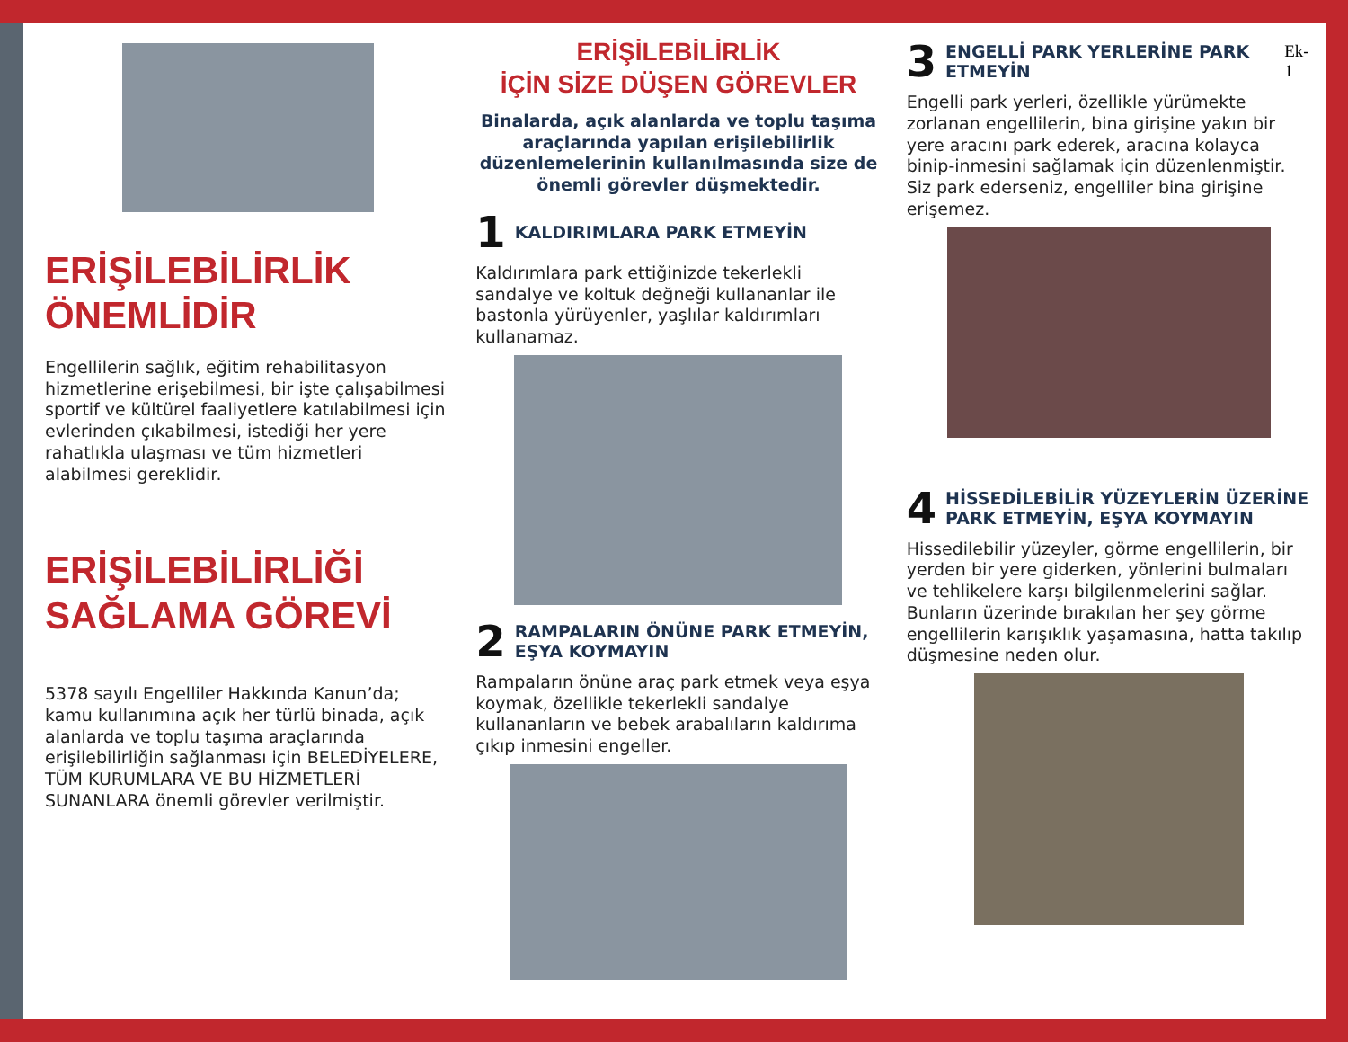ERİŞİLEBİLİRLİK
ÖNEMLİDİR
Engellilerin sağlık, eğitim rehabilitasyon hizmetlerine erişebilmesi, bir işte çalışabilmesi sportif ve kültürel faaliyetlere katılabilmesi için evlerinden çıkabilmesi, istediği her yere rahatlıkla ulaşması ve tüm hizmetleri alabilmesi gereklidir.
ERİŞİLEBİLİRLİĞİ
SAĞLAMA GÖREVİ
5378 sayılı Engelliler Hakkında Kanun’da; kamu kullanımına açık her türlü binada, açık alanlarda ve toplu taşıma araçlarında erişilebilirliğin sağlanması için BELEDİYELERE, TÜM KURUMLARA VE BU HİZMETLERİ SUNANLARA önemli görevler verilmiştir.
ERİŞİLEBİLİRLİK
İÇİN SİZE DÜŞEN GÖREVLER
Binalarda, açık alanlarda ve toplu taşıma araçlarında yapılan erişilebilirlik düzenlemelerinin kullanılmasında size de önemli görevler düşmektedir.
1 KALDIRIMLARA PARK ETMEYİN
Kaldırımlara park ettiğinizde tekerlekli sandalye ve koltuk değneği kullananlar ile bastonla yürüyenler, yaşlılar kaldırımları kullanamaz.
2 RAMPALARIN ÖNÜNE PARK ETMEYİN, EŞYA KOYMAYIN
Rampaların önüne araç park etmek veya eşya koymak, özellikle tekerlekli sandalye kullananların ve bebek arabalıların kaldırıma çıkıp inmesini engeller.
3 ENGELLİ PARK YERLERİNE PARK ETMEYİN Ek-1
Engelli park yerleri, özellikle yürümekte zorlanan engellilerin, bina girişine yakın bir yere aracını park ederek, aracına kolayca binip-inmesini sağlamak için düzenlenmiştir. Siz park ederseniz, engelliler bina girişine erişemez.
4 HİSSEDİLEBİLİR YÜZEYLERİN ÜZERİNE PARK ETMEYİN, EŞYA KOYMAYIN
Hissedilebilir yüzeyler, görme engellilerin, bir yerden bir yere giderken, yönlerini bulmaları ve tehlikelere karşı bilgilenmelerini sağlar. Bunların üzerinde bırakılan her şey görme engellilerin karışıklık yaşamasına, hatta takılıp düşmesine neden olur.